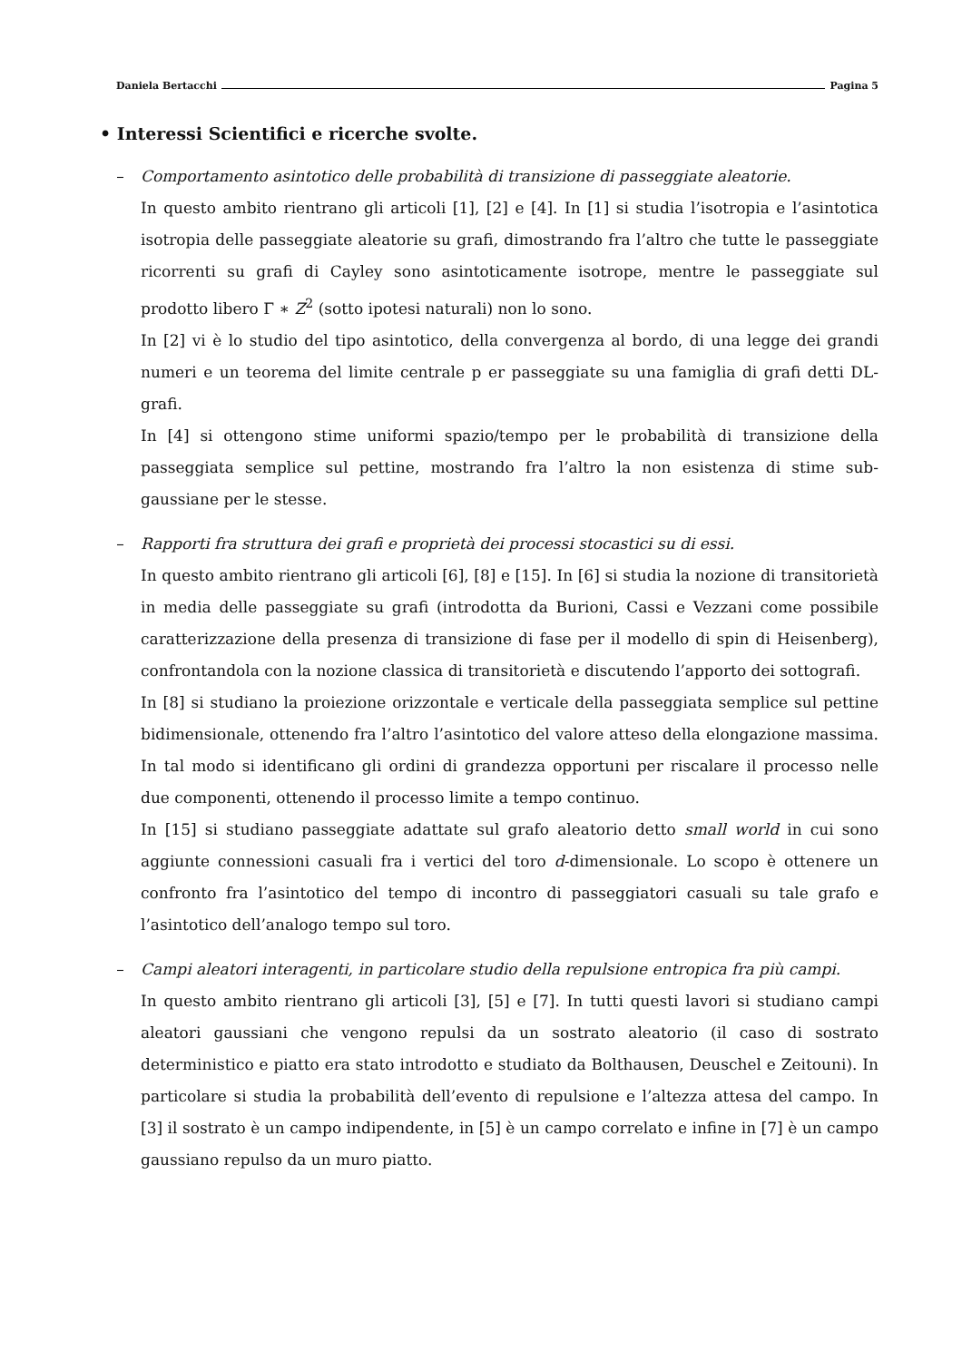Daniela Bertacchi Pagina 5
• Interessi Scientifici e ricerche svolte.
– Comportamento asintotico delle probabilità di transizione di passeggiate aleatorie.
In questo ambito rientrano gli articoli [1], [2] e [4]. In [1] si studia l’isotropia e l’asintotica isotropia delle passeggiate aleatorie su grafi, dimostrando fra l’altro che tutte le passeggiate ricorrenti su grafi di Cayley sono asintoticamente isotrope, mentre le passeggiate sul prodotto libero Γ ∗ Z<sup>2</sup> (sotto ipotesi naturali) non lo sono.
In [2] vi è lo studio del tipo asintotico, della convergenza al bordo, di una legge dei grandi numeri e un teorema del limite centrale p er passeggiate su una famiglia di grafi detti DL-grafi.
In [4] si ottengono stime uniformi spazio/tempo per le probabilità di transizione della passeggiata semplice sul pettine, mostrando fra l’altro la non esistenza di stime sub-gaussiane per le stesse.
– Rapporti fra struttura dei grafi e proprietà dei processi stocastici su di essi.
In questo ambito rientrano gli articoli [6], [8] e [15]. In [6] si studia la nozione di transitorietà in media delle passeggiate su grafi (introdotta da Burioni, Cassi e Vezzani come possibile caratterizzazione della presenza di transizione di fase per il modello di spin di Heisenberg), confrontandola con la nozione classica di transitorietà e discutendo l’apporto dei sottografi.
In [8] si studiano la proiezione orizzontale e verticale della passeggiata semplice sul pettine bidimensionale, ottenendo fra l’altro l’asintotico del valore atteso della elongazione massima. In tal modo si identificano gli ordini di grandezza opportuni per riscalare il processo nelle due componenti, ottenendo il processo limite a tempo continuo.
In [15] si studiano passeggiate adattate sul grafo aleatorio detto small world in cui sono aggiunte connessioni casuali fra i vertici del toro d-dimensionale. Lo scopo è ottenere un confronto fra l’asintotico del tempo di incontro di passeggiatori casuali su tale grafo e l’asintotico dell’analogo tempo sul toro.
– Campi aleatori interagenti, in particolare studio della repulsione entropica fra più campi.
In questo ambito rientrano gli articoli [3], [5] e [7]. In tutti questi lavori si studiano campi aleatori gaussiani che vengono repulsi da un sostrato aleatorio (il caso di sostrato deterministico e piatto era stato introdotto e studiato da Bolthausen, Deuschel e Zeitouni). In particolare si studia la probabilità dell’evento di repulsione e l’altezza attesa del campo. In [3] il sostrato è un campo indipendente, in [5] è un campo correlato e infine in [7] è un campo gaussiano repulso da un muro piatto.